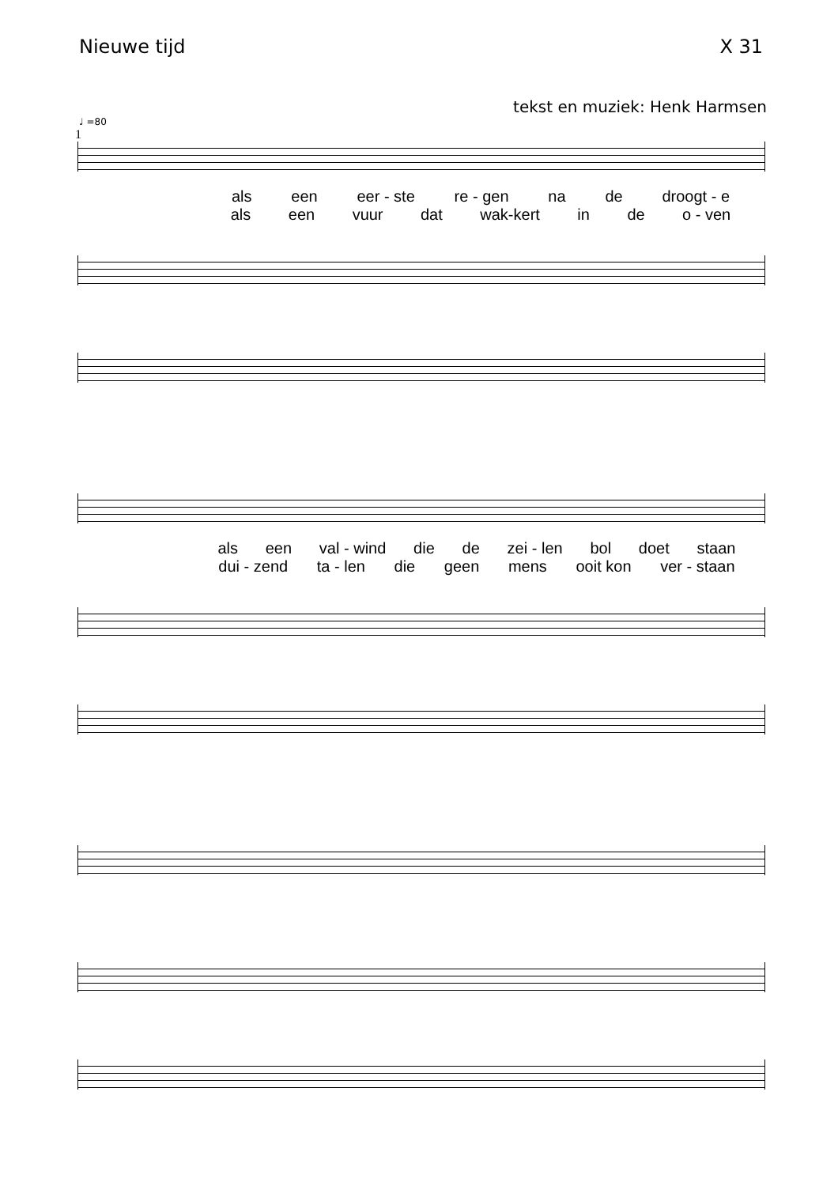Nieuwe tijd X 31
tekst en muziek: Henk Harmsen
♩ =80
1
als een eer - ste re - gen na de droogt - e
als een vuur dat wak-kert in de o - ven
als een val - wind die de zei - len bol doet staan
dui - zend ta - len die geen mens ooit kon ver - staan